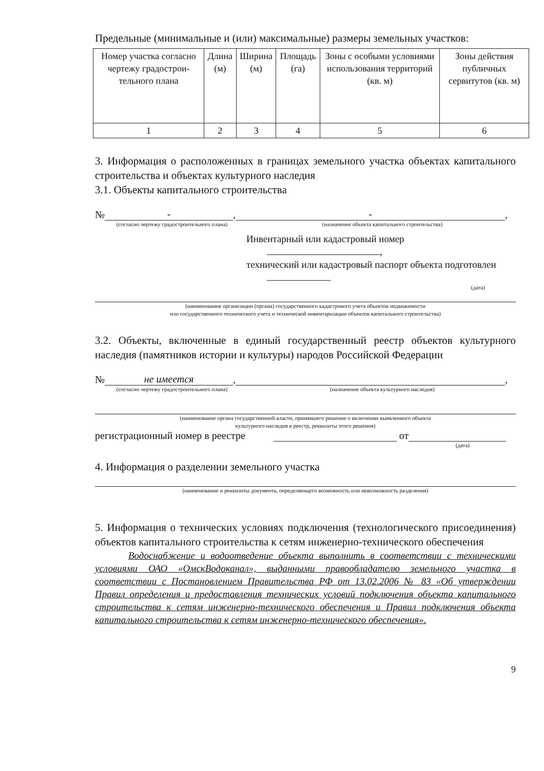Предельные (минимальные и (или) максимальные) размеры земельных участков:
| Номер участка согласно чертежу градострои-тельного плана | Длина (м) | Ширина (м) | Площадь (га) | Зоны с особыми условиями использования территорий (кв. м) | Зоны действия публичных сервитутов (кв. м) |
| 1 | 2 | 3 | 4 | 5 | 6 |
3. Информация о расположенных в границах земельного участка объектах капитального строительства и объектах культурного наследия
3.1. Объекты капитального строительства
№ -, -,
(согласно чертежу градостроительного плана) (назначение объекта капитального строительства)
Инвентарный или кадастровый номер ,
технический или кадастровый паспорт объекта подготовлен
(дата)
(наименование организации (органа) государственного кадастрового учета объектов недвижимости
или государственного технического учета и технической инвентаризации объектов капитального строительства)
3.2. Объекты, включенные в единый государственный реестр объектов культурного наследия (памятников истории и культуры) народов Российской Федерации
№ не имеется, ,
(согласно чертежу градостроительного плана) (назначение объекта культурного наследия)
(наименование органа государственной власти, принявшего решение о включении выявленного объекта
культурного наследия в реестр, реквизиты этого решения)
регистрационный номер в реестре от
(дата)
4. Информация о разделении земельного участка
(наименование и реквизиты документа, определяющего возможность или невозможность разделения)
5. Информация о технических условиях подключения (технологического присоединения) объектов капитального строительства к сетям инженерно-технического обеспечения
Водоснабжение и водоотведение объекта выполнить в соответствии с техническими условиями ОАО «ОмскВодоканал», выданными правообладателю земельного участка в соответствии с Постановлением Правительства РФ от 13.02.2006 № 83 «Об утверждении Правил определения и предоставления технических условий подключения объекта капитального строительства к сетям инженерно-технического обеспечения и Правил подключения объекта капитального строительства к сетям инженерно-технического обеспечения».
9